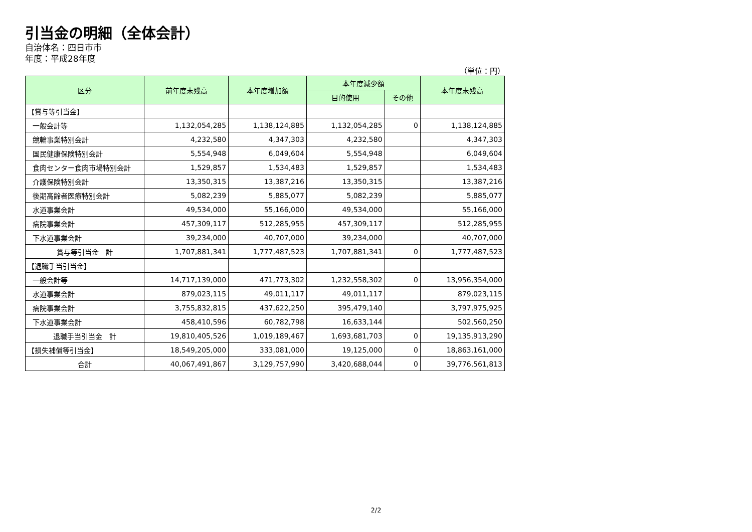引当金の明細（全体会計）
自治体名：四日市市
年度：平成28年度
（単位：円）
| 区分 | 前年度末残高 | 本年度増加額 | 本年度減少額 | | 本年度末残高 |
| --- | --- | --- | --- | --- | --- |
| | | | 目的使用 | その他 | |
| 【賞与等引当金】 | | | | | |
| 一般会計等 | 1,132,054,285 | 1,138,124,885 | 1,132,054,285 | 0 | 1,138,124,885 |
| 競輪事業特別会計 | 4,232,580 | 4,347,303 | 4,232,580 | | 4,347,303 |
| 国民健康保険特別会計 | 5,554,948 | 6,049,604 | 5,554,948 | | 6,049,604 |
| 食肉センター食肉市場特別会計 | 1,529,857 | 1,534,483 | 1,529,857 | | 1,534,483 |
| 介護保険特別会計 | 13,350,315 | 13,387,216 | 13,350,315 | | 13,387,216 |
| 後期高齢者医療特別会計 | 5,082,239 | 5,885,077 | 5,082,239 | | 5,885,077 |
| 水道事業会計 | 49,534,000 | 55,166,000 | 49,534,000 | | 55,166,000 |
| 病院事業会計 | 457,309,117 | 512,285,955 | 457,309,117 | | 512,285,955 |
| 下水道事業会計 | 39,234,000 | 40,707,000 | 39,234,000 | | 40,707,000 |
| 賞与等引当金 計 | 1,707,881,341 | 1,777,487,523 | 1,707,881,341 | 0 | 1,777,487,523 |
| 【退職手当引当金】 | | | | | |
| 一般会計等 | 14,717,139,000 | 471,773,302 | 1,232,558,302 | 0 | 13,956,354,000 |
| 水道事業会計 | 879,023,115 | 49,011,117 | 49,011,117 | | 879,023,115 |
| 病院事業会計 | 3,755,832,815 | 437,622,250 | 395,479,140 | | 3,797,975,925 |
| 下水道事業会計 | 458,410,596 | 60,782,798 | 16,633,144 | | 502,560,250 |
| 退職手当引当金 計 | 19,810,405,526 | 1,019,189,467 | 1,693,681,703 | 0 | 19,135,913,290 |
| 【損失補償等引当金】 | 18,549,205,000 | 333,081,000 | 19,125,000 | 0 | 18,863,161,000 |
| 合計 | 40,067,491,867 | 3,129,757,990 | 3,420,688,044 | 0 | 39,776,561,813 |
2/2